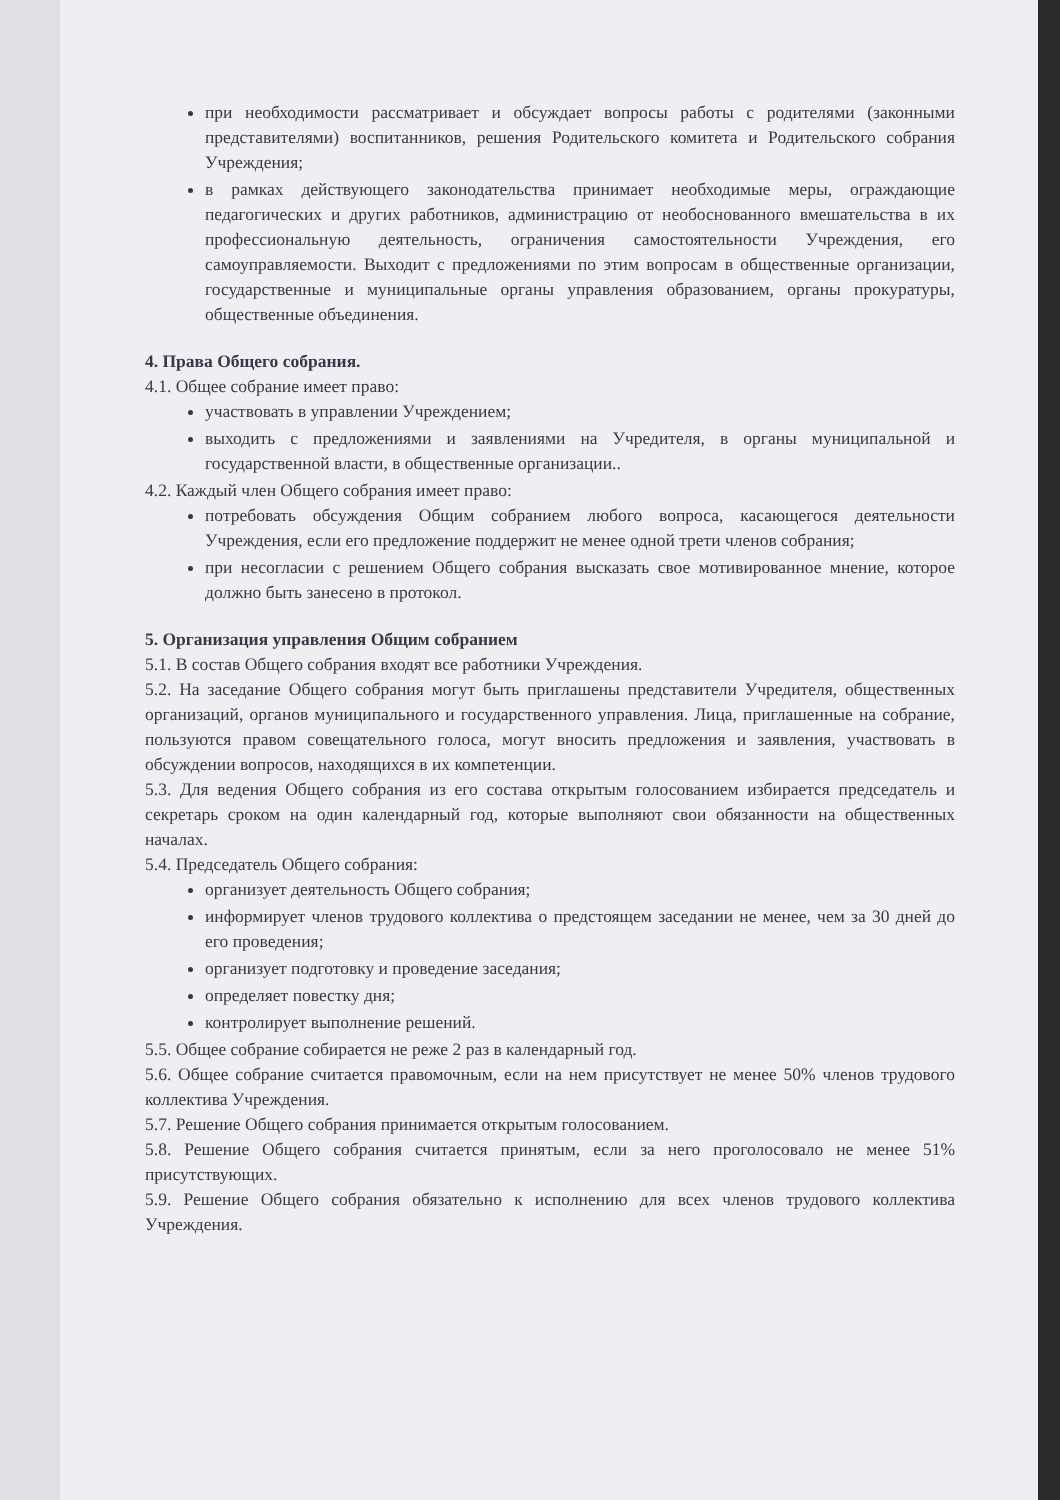при необходимости рассматривает и обсуждает вопросы работы с родителями (законными представителями) воспитанников, решения Родительского комитета и Родительского собрания Учреждения;
в рамках действующего законодательства принимает необходимые меры, ограждающие педагогических и других работников, администрацию от необоснованного вмешательства в их профессиональную деятельность, ограничения самостоятельности Учреждения, его самоуправляемости. Выходит с предложениями по этим вопросам в общественные организации, государственные и муниципальные органы управления образованием, органы прокуратуры, общественные объединения.
4. Права Общего собрания.
4.1. Общее собрание имеет право:
участвовать в управлении Учреждением;
выходить с предложениями и заявлениями на Учредителя, в органы муниципальной и государственной власти, в общественные организации..
4.2. Каждый член Общего собрания имеет право:
потребовать обсуждения Общим собранием любого вопроса, касающегося деятельности Учреждения, если его предложение поддержит не менее одной трети членов собрания;
при несогласии с решением Общего собрания высказать свое мотивированное мнение, которое должно быть занесено в протокол.
5. Организация управления Общим собранием
5.1. В состав Общего собрания входят все работники Учреждения.
5.2. На заседание Общего собрания могут быть приглашены представители Учредителя, общественных организаций, органов муниципального и государственного управления. Лица, приглашенные на собрание, пользуются правом совещательного голоса, могут вносить предложения и заявления, участвовать в обсуждении вопросов, находящихся в их компетенции.
5.3. Для ведения Общего собрания из его состава открытым голосованием избирается председатель и секретарь сроком на один календарный год, которые выполняют свои обязанности на общественных началах.
5.4. Председатель Общего собрания:
организует деятельность Общего собрания;
информирует членов трудового коллектива о предстоящем заседании не менее, чем за 30 дней до его проведения;
организует подготовку и проведение заседания;
определяет повестку дня;
контролирует выполнение решений.
5.5. Общее собрание собирается не реже 2 раз в календарный год.
5.6. Общее собрание считается правомочным, если на нем присутствует не менее 50% членов трудового коллектива Учреждения.
5.7. Решение Общего собрания принимается открытым голосованием.
5.8. Решение Общего собрания считается принятым, если за него проголосовало не менее 51% присутствующих.
5.9. Решение Общего собрания обязательно к исполнению для всех членов трудового коллектива Учреждения.